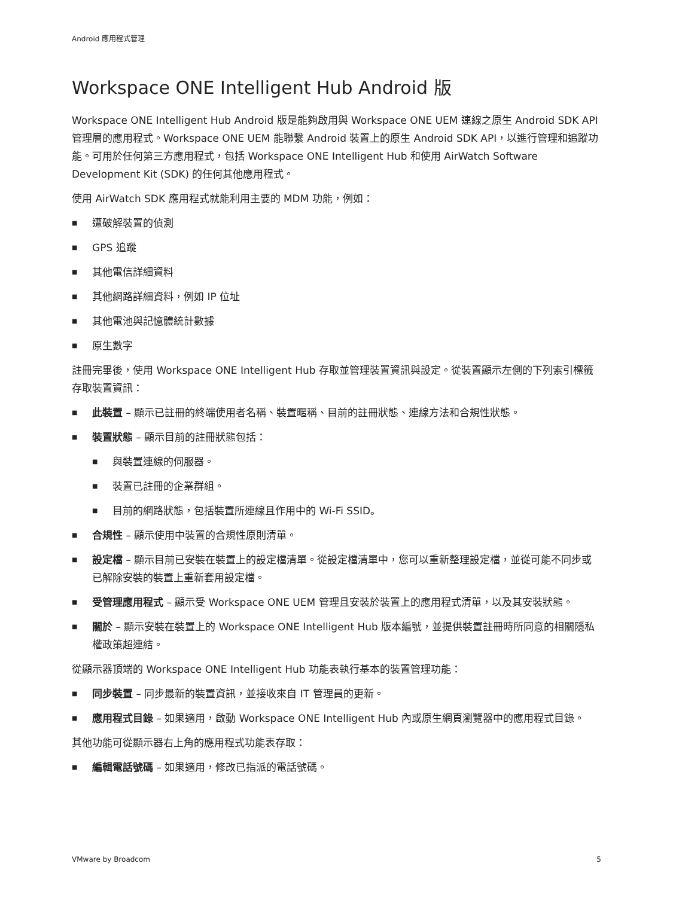Android 應用程式管理
Workspace ONE Intelligent Hub Android 版
Workspace ONE Intelligent Hub Android 版是能夠啟用與 Workspace ONE UEM 連線之原生 Android SDK API 管理層的應用程式。Workspace ONE UEM 能聯繫 Android 裝置上的原生 Android SDK API，以進行管理和追蹤功能。可用於任何第三方應用程式，包括 Workspace ONE Intelligent Hub 和使用 AirWatch Software Development Kit (SDK) 的任何其他應用程式。
使用 AirWatch SDK 應用程式就能利用主要的 MDM 功能，例如：
■ 遭破解裝置的偵測
■ GPS 追蹤
■ 其他電信詳細資料
■ 其他網路詳細資料，例如 IP 位址
■ 其他電池與記憶體統計數據
■ 原生數字
註冊完畢後，使用 Workspace ONE Intelligent Hub 存取並管理裝置資訊與設定。從裝置顯示左側的下列索引標籤存取裝置資訊：
■ 此裝置 – 顯示已註冊的終端使用者名稱、裝置暱稱、目前的註冊狀態、連線方法和合規性狀態。
■ 裝置狀態 – 顯示目前的註冊狀態包括：
■ 與裝置連線的伺服器。
■ 裝置已註冊的企業群組。
■ 目前的網路狀態，包括裝置所連線且作用中的 Wi-Fi SSID。
■ 合規性 – 顯示使用中裝置的合規性原則清單。
■ 設定檔 – 顯示目前已安裝在裝置上的設定檔清單。從設定檔清單中，您可以重新整理設定檔，並從可能不同步或已解除安裝的裝置上重新套用設定檔。
■ 受管理應用程式 – 顯示受 Workspace ONE UEM 管理且安裝於裝置上的應用程式清單，以及其安裝狀態。
■ 關於 – 顯示安裝在裝置上的 Workspace ONE Intelligent Hub 版本編號，並提供裝置註冊時所同意的相關隱私權政策超連結。
從顯示器頂端的 Workspace ONE Intelligent Hub 功能表執行基本的裝置管理功能：
■ 同步裝置 – 同步最新的裝置資訊，並接收來自 IT 管理員的更新。
■ 應用程式目錄 – 如果適用，啟動 Workspace ONE Intelligent Hub 內或原生網頁瀏覽器中的應用程式目錄。
其他功能可從顯示器右上角的應用程式功能表存取：
■ 編輯電話號碼 – 如果適用，修改已指派的電話號碼。
VMware by Broadcom 5